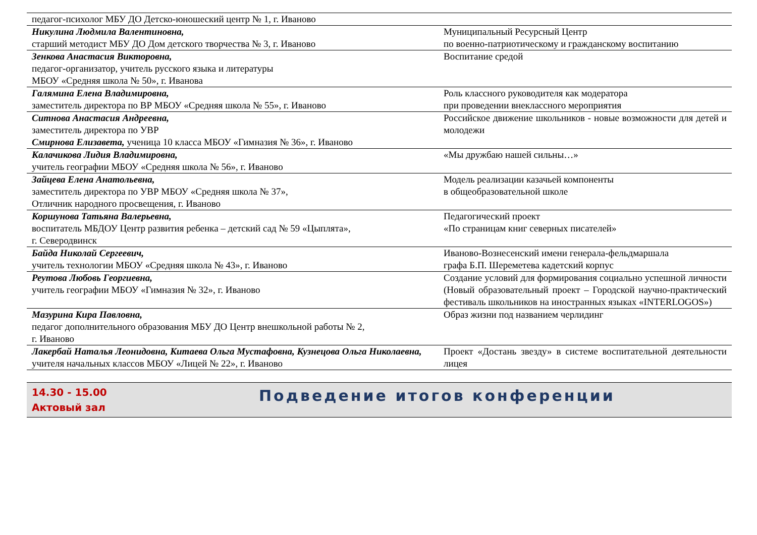| педагог-психолог МБУ ДО Детско-юношеский центр № 1, г. Иваново | |
| Никулина Людмила Валентиновна, старший методист МБУ ДО Дом детского творчества № 3, г. Иваново | Муниципальный Ресурсный Центр по военно-патриотическому и гражданскому воспитанию |
| Зенкова Анастасия Викторовна, педагог-организатор, учитель русского языка и литературы МБОУ «Средняя школа № 50», г. Иванова | Воспитание средой |
| Галямина Елена Владимировна, заместитель директора по ВР МБОУ «Средняя школа № 55», г. Иваново | Роль классного руководителя как модератора при проведении внеклассного мероприятия |
| Ситнова Анастасия Андреевна, заместитель директора по УВР Смирнова Елизавета, ученица 10 класса МБОУ «Гимназия № 36», г. Иваново | Российское движение школьников - новые возможности для детей и молодежи |
| Калачикова Лидия Владимировна, учитель географии МБОУ «Средняя школа № 56», г. Иваново | «Мы дружбаю нашей сильны…» |
| Зайцева Елена Анатольевна, заместитель директора по УВР МБОУ «Средняя школа № 37», Отличник народного просвещения, г. Иваново | Модель реализации казачьей компоненты в общеобразовательной школе |
| Коршунова Татьяна Валерьевна, воспитатель МБДОУ Центр развития ребенка – детский сад № 59 «Цыплята», г. Северодвинск | Педагогический проект «По страницам книг северных писателей» |
| Байда Николай Сергеевич, учитель технологии МБОУ «Средняя школа № 43», г. Иваново | Иваново-Вознесенский имени генерала-фельдмаршала графа Б.П. Шереметева кадетский корпус |
| Реутова Любовь Георгиевна, учитель географии МБОУ «Гимназия № 32», г. Иваново | Создание условий для формирования социально успешной личности (Новый образовательный проект – Городской научно-практический фестиваль школьников на иностранных языках «INTERLOGOS») |
| Мазурина Кира Павловна, педагог дополнительного образования МБУ ДО Центр внешкольной работы № 2, г. Иваново | Образ жизни под названием черлидинг |
| Лакербай Наталья Леонидовна, Китаева Ольга Мустафовна, Кузнецова Ольга Николаевна, учителя начальных классов МБОУ «Лицей № 22», г. Иваново | Проект «Достань звезду» в системе воспитательной деятельности лицея |
14.30 - 15.00
Актовый зал
Подведение итогов конференции